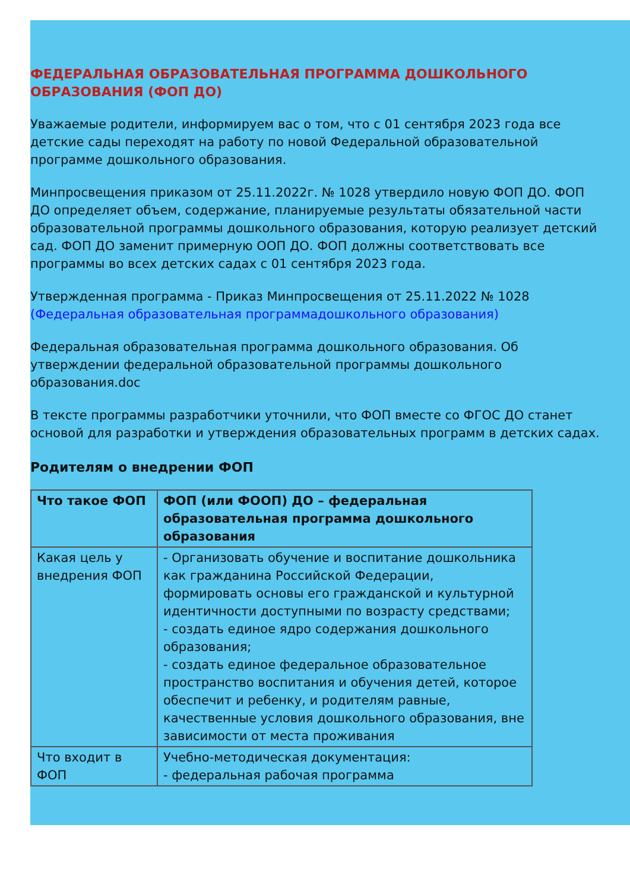ФЕДЕРАЛЬНАЯ ОБРАЗОВАТЕЛЬНАЯ ПРОГРАММА ДОШКОЛЬНОГО ОБРАЗОВАНИЯ (ФОП ДО)
Уважаемые родители, информируем вас о том, что с 01 сентября 2023 года все детские сады переходят на работу по новой Федеральной образовательной программе дошкольного образования.
Минпросвещения приказом от 25.11.2022г. № 1028 утвердило новую ФОП ДО. ФОП ДО определяет объем, содержание, планируемые результаты обязательной части образовательной программы дошкольного образования, которую реализует детский сад. ФОП ДО заменит примерную ООП ДО. ФОП должны соответствовать все программы во всех детских садах с 01 сентября 2023 года.
Утвержденная программа - Приказ Минпросвещения от 25.11.2022 № 1028 (Федеральная образовательная программадошкольного образования)
Федеральная образовательная программа дошкольного образования. Об утверждении федеральной образовательной программы дошкольного образования.doc
В тексте программы разработчики уточнили, что ФОП вместе со ФГОС ДО станет основой для разработки и утверждения образовательных программ в детских садах.
Родителям о внедрении ФОП
| Что такое ФОП | ФОП (или ФООП) ДО – федеральная образовательная программа дошкольного образования |
| Какая цель у внедрения ФОП | - Организовать обучение и воспитание дошкольника как гражданина Российской Федерации, формировать основы его гражданской и культурной идентичности доступными по возрасту средствами; - создать единое ядро содержания дошкольного образования; - создать единое федеральное образовательное пространство воспитания и обучения детей, которое обеспечит и ребенку, и родителям равные, качественные условия дошкольного образования, вне зависимости от места проживания |
| Что входит в ФОП | Учебно-методическая документация: - федеральная рабочая программа |